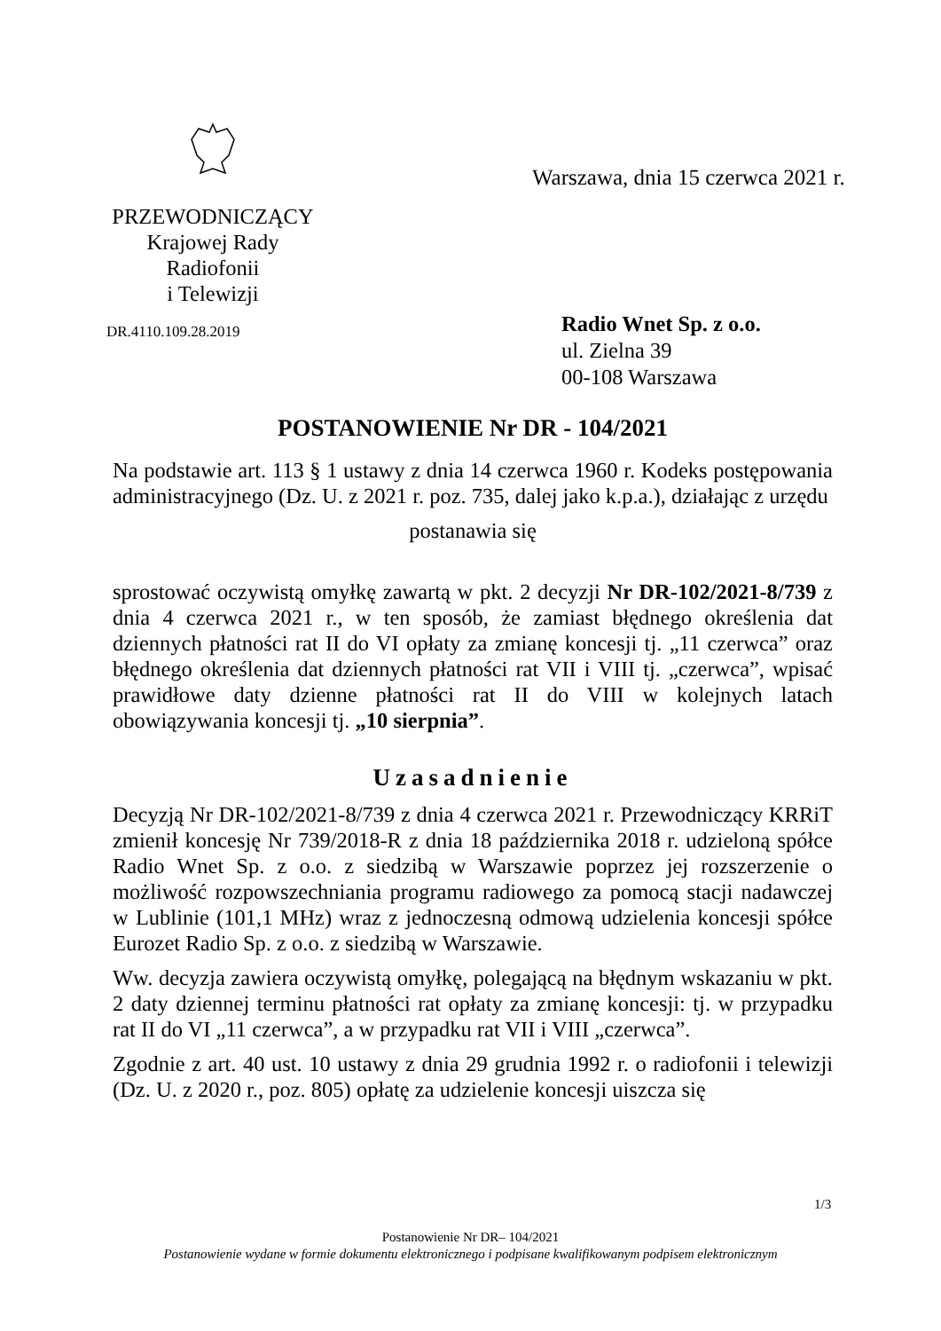PRZEWODNICZĄCY
Krajowej Rady Radiofonii
i Telewizji
DR.4110.109.28.2019
Warszawa, dnia 15 czerwca 2021 r.
Radio Wnet Sp. z o.o.
ul. Zielna 39
00-108 Warszawa
POSTANOWIENIE Nr DR - 104/2021
Na podstawie art. 113 § 1 ustawy z dnia 14 czerwca 1960 r. Kodeks postępowania administracyjnego (Dz. U. z 2021 r. poz. 735, dalej jako k.p.a.), działając z urzędu
postanawia się
sprostować oczywistą omyłkę zawartą w pkt. 2 decyzji Nr DR-102/2021-8/739 z dnia 4 czerwca 2021 r., w ten sposób, że zamiast błędnego określenia dat dziennych płatności rat II do VI opłaty za zmianę koncesji tj. „11 czerwca” oraz błędnego określenia dat dziennych płatności rat VII i VIII tj. „czerwca”, wpisać prawidłowe daty dzienne płatności rat II do VIII w kolejnych latach obowiązywania koncesji tj. „10 sierpnia”.
Uzasadnienie
Decyzją Nr DR-102/2021-8/739 z dnia 4 czerwca 2021 r. Przewodniczący KRRiT zmienił koncesję Nr 739/2018-R z dnia 18 października 2018 r. udzieloną spółce Radio Wnet Sp. z o.o. z siedzibą w Warszawie poprzez jej rozszerzenie o możliwość rozpowszechniania programu radiowego za pomocą stacji nadawczej w Lublinie (101,1 MHz) wraz z jednoczesną odmową udzielenia koncesji spółce Eurozet Radio Sp. z o.o. z siedzibą w Warszawie.
Ww. decyzja zawiera oczywistą omyłkę, polegającą na błędnym wskazaniu w pkt. 2 daty dziennej terminu płatności rat opłaty za zmianę koncesji: tj. w przypadku rat II do VI „11 czerwca”, a w przypadku rat VII i VIII „czerwca”.
Zgodnie z art. 40 ust. 10 ustawy z dnia 29 grudnia 1992 r. o radiofonii i telewizji (Dz. U. z 2020 r., poz. 805) opłatę za udzielenie koncesji uiszcza się
1/3
Postanowienie Nr DR– 104/2021
Postanowienie wydane w formie dokumentu elektronicznego i podpisane kwalifikowanym podpisem elektronicznym